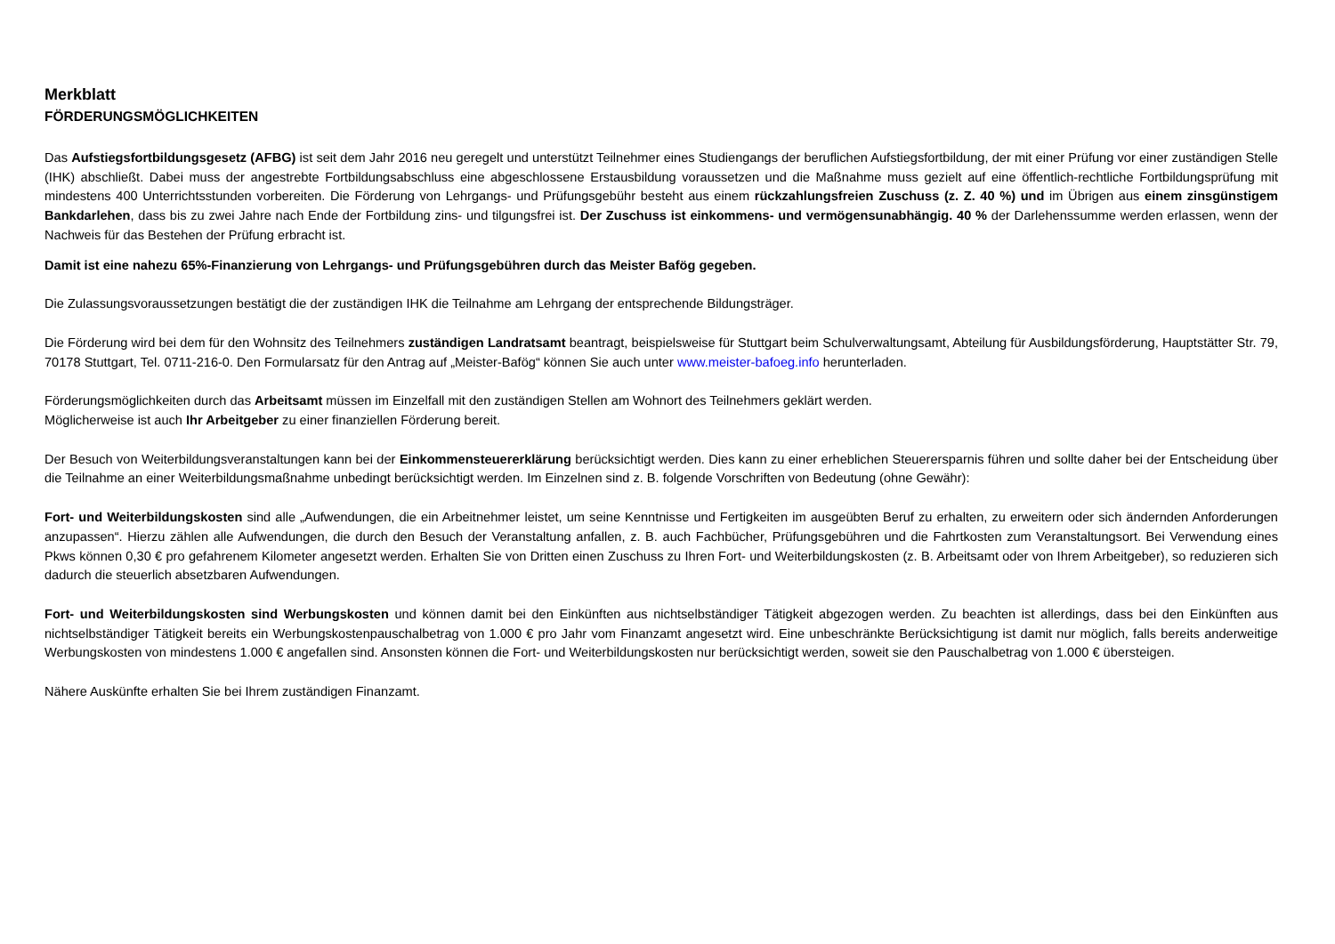Merkblatt
FÖRDERUNGSMÖGLICHKEITEN
Das Aufstiegsfortbildungsgesetz (AFBG) ist seit dem Jahr 2016 neu geregelt und unterstützt Teilnehmer eines Studiengangs der beruflichen Aufstiegsfortbildung, der mit einer Prüfung vor einer zuständigen Stelle (IHK) abschließt. Dabei muss der angestrebte Fortbildungsabschluss eine abgeschlossene Erstausbildung voraussetzen und die Maßnahme muss gezielt auf eine öffentlich-rechtliche Fortbildungsprüfung mit mindestens 400 Unterrichtsstunden vorbereiten. Die Förderung von Lehrgangs- und Prüfungsgebühr besteht aus einem rückzahlungsfreien Zuschuss (z. Z. 40 %) und im Übrigen aus einem zinsgünstigem Bankdarlehen, dass bis zu zwei Jahre nach Ende der Fortbildung zins- und tilgungsfrei ist. Der Zuschuss ist einkommens- und vermögensunabhängig. 40 % der Darlehenssumme werden erlassen, wenn der Nachweis für das Bestehen der Prüfung erbracht ist.
Damit ist eine nahezu 65%-Finanzierung von Lehrgangs- und Prüfungsgebühren durch das Meister Bafög gegeben.
Die Zulassungsvoraussetzungen bestätigt die der zuständigen IHK die Teilnahme am Lehrgang der entsprechende Bildungsträger.
Die Förderung wird bei dem für den Wohnsitz des Teilnehmers zuständigen Landratsamt beantragt, beispielsweise für Stuttgart beim Schulverwaltungsamt, Abteilung für Ausbildungsförderung, Hauptstätter Str. 79, 70178 Stuttgart, Tel. 0711-216-0. Den Formularsatz für den Antrag auf „Meister-Bafög“ können Sie auch unter www.meister-bafoeg.info herunterladen.
Förderungsmöglichkeiten durch das Arbeitsamt müssen im Einzelfall mit den zuständigen Stellen am Wohnort des Teilnehmers geklärt werden.
Möglicherweise ist auch Ihr Arbeitgeber zu einer finanziellen Förderung bereit.
Der Besuch von Weiterbildungsveranstaltungen kann bei der Einkommensteuererklärung berücksichtigt werden. Dies kann zu einer erheblichen Steuerersparnis führen und sollte daher bei der Entscheidung über die Teilnahme an einer Weiterbildungsmaßnahme unbedingt berücksichtigt werden. Im Einzelnen sind z. B. folgende Vorschriften von Bedeutung (ohne Gewähr):
Fort- und Weiterbildungskosten sind alle „Aufwendungen, die ein Arbeitnehmer leistet, um seine Kenntnisse und Fertigkeiten im ausgeübten Beruf zu erhalten, zu erweitern oder sich ändernden Anforderungen anzupassen“. Hierzu zählen alle Aufwendungen, die durch den Besuch der Veranstaltung anfallen, z. B. auch Fachbücher, Prüfungsgebühren und die Fahrtkosten zum Veranstaltungsort. Bei Verwendung eines Pkws können 0,30 € pro gefahrenem Kilometer angesetzt werden. Erhalten Sie von Dritten einen Zuschuss zu Ihren Fort- und Weiterbildungskosten (z. B. Arbeitsamt oder von Ihrem Arbeitgeber), so reduzieren sich dadurch die steuerlich absetzbaren Aufwendungen.
Fort- und Weiterbildungskosten sind Werbungskosten und können damit bei den Einkünften aus nichtselbständiger Tätigkeit abgezogen werden. Zu beachten ist allerdings, dass bei den Einkünften aus nichtselbständiger Tätigkeit bereits ein Werbungskostenpauschalbetrag von 1.000 € pro Jahr vom Finanzamt angesetzt wird. Eine unbeschränkte Berücksichtigung ist damit nur möglich, falls bereits anderweitige Werbungskosten von mindestens 1.000 € angefallen sind. Ansonsten können die Fort- und Weiterbildungskosten nur berücksichtigt werden, soweit sie den Pauschalbetrag von 1.000 € übersteigen.
Nähere Auskünfte erhalten Sie bei Ihrem zuständigen Finanzamt.